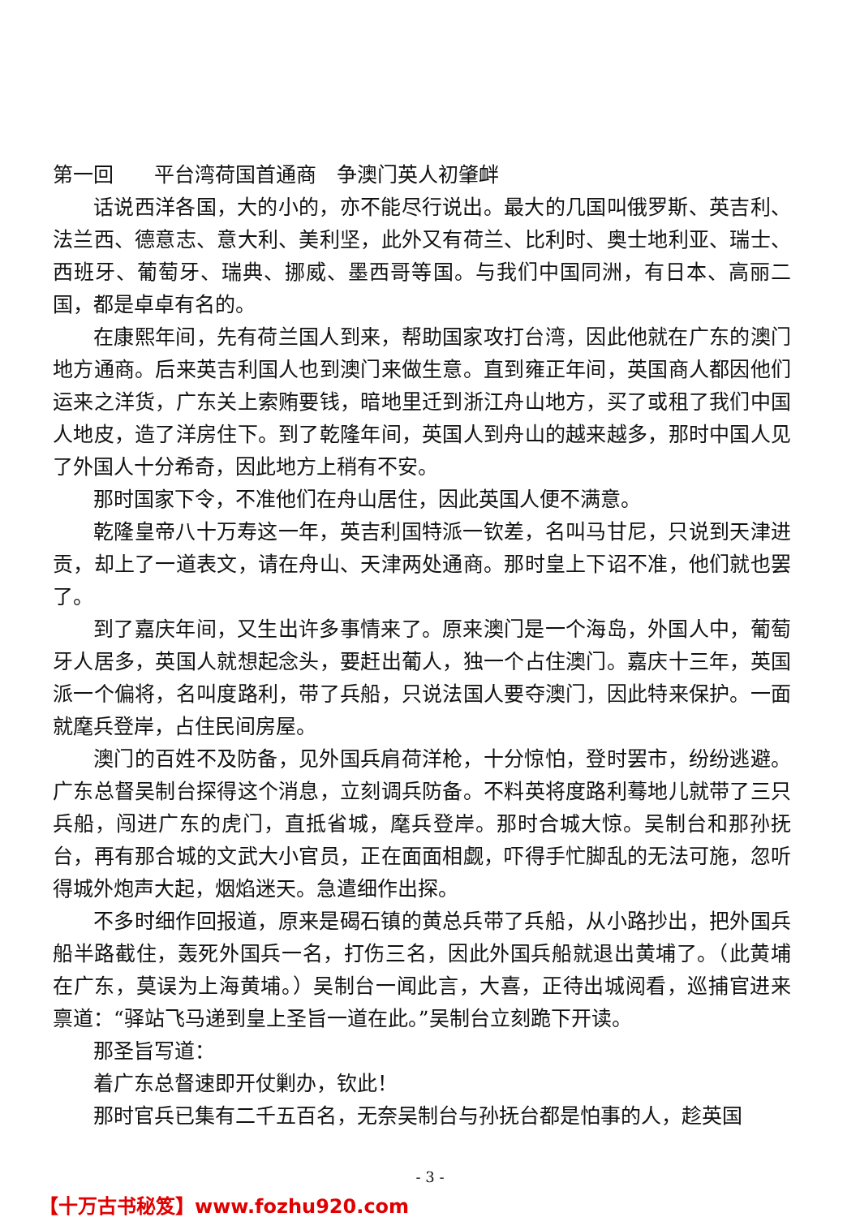第一回　　平台湾荷国首通商　争澳门英人初肇衅
话说西洋各国，大的小的，亦不能尽行说出。最大的几国叫俄罗斯、英吉利、法兰西、德意志、意大利、美利坚，此外又有荷兰、比利时、奥士地利亚、瑞士、西班牙、葡萄牙、瑞典、挪威、墨西哥等国。与我们中国同洲，有日本、高丽二国，都是卓卓有名的。
在康熙年间，先有荷兰国人到来，帮助国家攻打台湾，因此他就在广东的澳门地方通商。后来英吉利国人也到澳门来做生意。直到雍正年间，英国商人都因他们运来之洋货，广东关上索贿要钱，暗地里迁到浙江舟山地方，买了或租了我们中国人地皮，造了洋房住下。到了乾隆年间，英国人到舟山的越来越多，那时中国人见了外国人十分希奇，因此地方上稍有不安。
那时国家下令，不准他们在舟山居住，因此英国人便不满意。
乾隆皇帝八十万寿这一年，英吉利国特派一钦差，名叫马甘尼，只说到天津进贡，却上了一道表文，请在舟山、天津两处通商。那时皇上下诏不准，他们就也罢了。
到了嘉庆年间，又生出许多事情来了。原来澳门是一个海岛，外国人中，葡萄牙人居多，英国人就想起念头，要赶出葡人，独一个占住澳门。嘉庆十三年，英国派一个偏将，名叫度路利，带了兵船，只说法国人要夺澳门，因此特来保护。一面就麾兵登岸，占住民间房屋。
澳门的百姓不及防备，见外国兵肩荷洋枪，十分惊怕，登时罢市，纷纷逃避。广东总督吴制台探得这个消息，立刻调兵防备。不料英将度路利蓦地儿就带了三只兵船，闯进广东的虎门，直抵省城，麾兵登岸。那时合城大惊。吴制台和那孙抚台，再有那合城的文武大小官员，正在面面相觑，吓得手忙脚乱的无法可施，忽听得城外炮声大起，烟焰迷天。急遣细作出探。
不多时细作回报道，原来是碣石镇的黄总兵带了兵船，从小路抄出，把外国兵船半路截住，轰死外国兵一名，打伤三名，因此外国兵船就退出黄埔了。（此黄埔在广东，莫误为上海黄埔。）吴制台一闻此言，大喜，正待出城阅看，巡捕官进来禀道：“驿站飞马递到皇上圣旨一道在此。”吴制台立刻跪下开读。
那圣旨写道：
着广东总督速即开仗剿办，钦此！
那时官兵已集有二千五百名，无奈吴制台与孙抚台都是怕事的人，趁英国
- 3 -
【十万古书秘笈】www.fozhu920.com